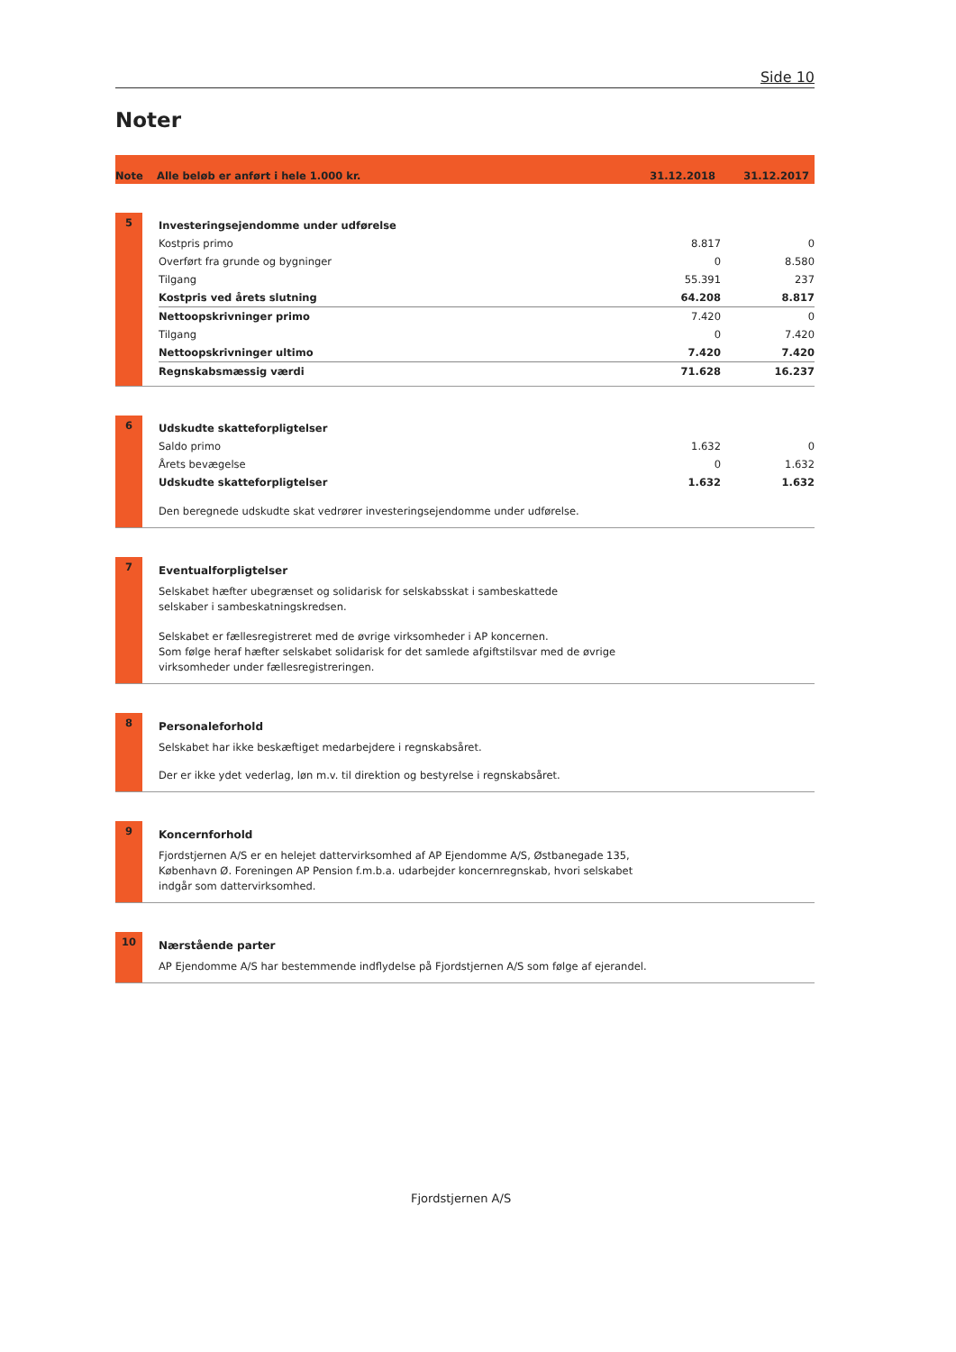Side 10
Noter
Note Alle beløb er anført i hele 1.000 kr. 31.12.2018 31.12.2017
5
| Investeringsejendomme under udførelse | | |
| Kostpris primo | 8.817 | 0 |
| Overført fra grunde og bygninger | 0 | 8.580 |
| Tilgang | 55.391 | 237 |
| Kostpris ved årets slutning | 64.208 | 8.817 |
| Nettoopskrivninger primo | 7.420 | 0 |
| Tilgang | 0 | 7.420 |
| Nettoopskrivninger ultimo | 7.420 | 7.420 |
| Regnskabsmæssig værdi | 71.628 | 16.237 |
6
| Udskudte skatteforpligtelser | | |
| Saldo primo | 1.632 | 0 |
| Årets bevægelse | 0 | 1.632 |
| Udskudte skatteforpligtelser | 1.632 | 1.632 |
Den beregnede udskudte skat vedrører investeringsejendomme under udførelse.
7
Eventualforpligtelser
Selskabet hæfter ubegrænset og solidarisk for selskabsskat i sambeskattede
selskaber i sambeskatningskredsen.
Selskabet er fællesregistreret med de øvrige virksomheder i AP koncernen.
Som følge heraf hæfter selskabet solidarisk for det samlede afgiftstilsvar med de øvrige
virksomheder under fællesregistreringen.
8
Personaleforhold
Selskabet har ikke beskæftiget medarbejdere i regnskabsåret.
Der er ikke ydet vederlag, løn m.v. til direktion og bestyrelse i regnskabsåret.
9
Koncernforhold
Fjordstjernen A/S er en helejet dattervirksomhed af AP Ejendomme A/S, Østbanegade 135,
København Ø. Foreningen AP Pension f.m.b.a. udarbejder koncernregnskab, hvori selskabet
indgår som dattervirksomhed.
10
Nærstående parter
AP Ejendomme A/S har bestemmende indflydelse på Fjordstjernen A/S som følge af ejerandel.
Fjordstjernen A/S